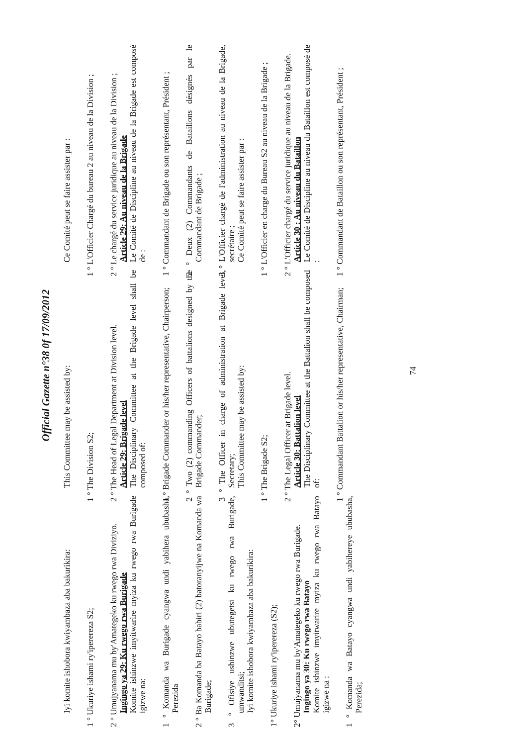Official Gazette n°38 0f 17/09/2012
Iyi komite ishobora kwiyambaza aba bakurikira:
1 ° Ukuriye ishami ry'iperereza S2;
2 ° Umujyanama mu by'Amategeko ku rwego rwa Diviziyo.
Ingingo ya 29: Ku rwego rwa Burigade
Komite ishinzwe imyitwarire myiza ku rwego rwa Burigade igizwe na:
1 ° Komanda wa Burigade cyangwa undi yabihera ububasha, Perezida
2 ° Ba Komanda ba Batayo babiri (2) batoranyijwe na Komanda wa Burigade;
3 ° Ofisiye ushinzwe ubutegetsi ku rwego rwa Burigade, umwanditsi;
Iyi komite ishobora kwiyambaza aba bakurikira:
1° Ukuriye ishami ry'iperereza (S2);
2° Umujyanama mu by'Amategeko ku rwego rwa Burigade.
Ingingo ya 30: Ku rwego rwa Batayo
Komite ishinzwe imyitwarire myiza ku rwego rwa Batayo igizwe na :
1 ° Komanda wa Batayo cyangwa undi yabihereye ububasha, Perezida;
This Committee may be assisted by:
1 ° The Division S2;
2 ° The Head of Legal Department at Division level.
Article 29: Brigade level
The Disciplinary Committee at the Brigade level shall be composed of:
1 ° Brigade Commander or his/her representative, Chairperson;
2 ° Two (2) commanding Officers of battalions designed by the Brigade Commander;
3 ° The Officer in charge of administration at Brigade level, Secretary;
This Committee may be assisted by:
1 ° The Brigade S2;
2 ° The Legal Officer at Brigade level.
Article 30: Battalion level
The Disciplinary Committee at the Battalion shall be composed of:
1 ° Commandant Battalion or his/her representative, Chairman;
Ce Comité peut se faire assister par :
1 ° L'Officier Chargé du bureau 2 au niveau de la Division ;
2 ° Le chargé du service juridique au niveau de la Division ;
Article 29: Au niveau de la Brigade
Le Comité de Discipline au niveau de la Brigade est composé de :
1 ° Commandant de Brigade ou son représentant, Président ;
2 ° Deux (2) Commandants de Bataillons désignés par le Commandant de Brigade ;
3 ° L'Officier chargé de l'administration au niveau de la Brigade, secrétaire ;
Ce Comité peut se faire assister par :
1 ° L'Officier en charge du Bureau S2 au niveau de la Brigade ;
2 ° L'Officier chargé du service juridique au niveau de la Brigade.
Article 30 : Au niveau du Bataillon
Le Comité de Discipline au niveau du Bataillon est composé de :
1 ° Commandant de Bataillon ou son représentant, Président ;
74